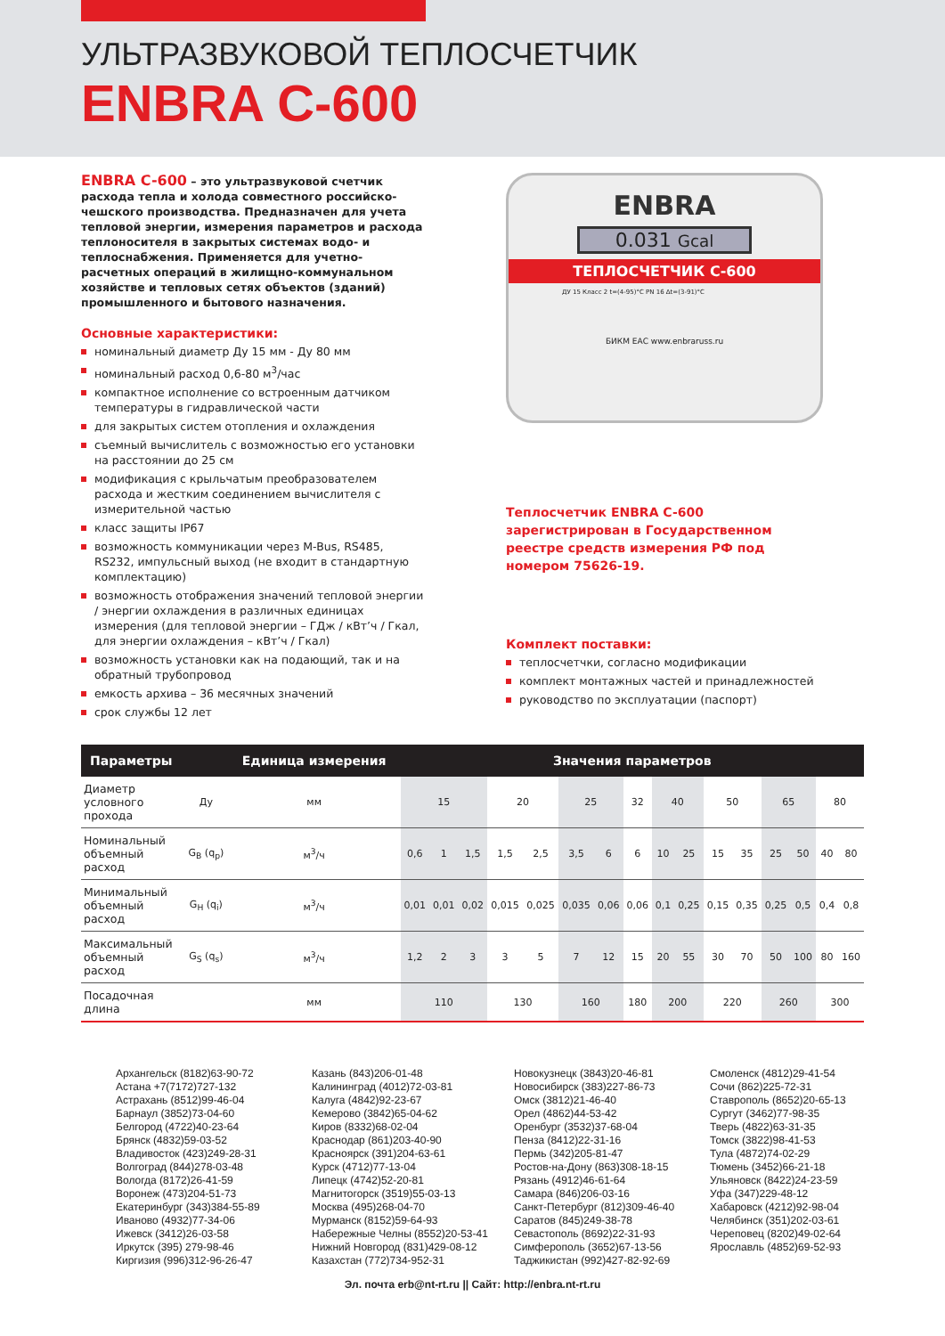УЛЬТРАЗВУКОВОЙ ТЕПЛОСЧЕТЧИК
ENBRA C-600
ENBRA C-600 – это ультразвуковой счетчик расхода тепла и холода совместного российско-чешского производства. Предназначен для учета тепловой энергии, измерения параметров и расхода теплоносителя в закрытых системах водо- и теплоснабжения. Применяется для учетно-расчетных операций в жилищно-коммунальном хозяйстве и тепловых сетях объектов (зданий) промышленного и бытового назначения.
Основные характеристики:
номинальный диаметр Ду 15 мм - Ду 80 мм
номинальный расход 0,6-80 м<sup>3</sup>/час
компактное исполнение со встроенным датчиком температуры в гидравлической части
для закрытых систем отопления и охлаждения
съемный вычислитель с возможностью его установки на расстоянии до 25 см
модификация с крыльчатым преобразователем расхода и жестким соединением вычислителя с измерительной частью
класс защиты IP67
возможность коммуникации через M-Bus, RS485, RS232, импульсный выход (не входит в стандартную комплектацию)
возможность отображения значений тепловой энергии / энергии охлаждения в различных единицах измерения (для тепловой энергии – ГДж / кВт’ч / Гкал, для энергии охлаждения – кВт’ч / Гкал)
возможность установки как на подающий, так и на обратный трубопровод
емкость архива – 36 месячных значений
срок службы 12 лет
ENBRA
0.031 Gcal
ТЕПЛОСЧЕТЧИК С-600
ДУ 15 Класс 2 t=(4-95)°C PN 16 Δt=(3-91)°C
БИКМ ЕАС www.enbraruss.ru
Теплосчетчик ENBRA C-600 зарегистрирован в Государственном реестре средств измерения РФ под номером 75626-19.
Комплект поставки:
теплосчетчки, согласно модификации
комплект монтажных частей и принадлежностей
руководство по эксплуатации (паспорт)
| Параметры | | Единица измерения | Значения параметров | | | | | | | | | | | | | | | |
| --- | --- | --- | --- | --- | --- | --- | --- | --- | --- | --- | --- | --- | --- | --- | --- | --- | --- | --- |
| Диаметр условного прохода | Ду | мм | 15 | | | 20 | | 25 | | 32 | 40 | | 50 | | 65 | | 80 | |
| Номинальный объемный расход | G<sub>В</sub> (q<sub>p</sub>) | м<sup>3</sup>/ч | 0,6 | 1 | 1,5 | 1,5 | 2,5 | 3,5 | 6 | 6 | 10 | 25 | 15 | 35 | 25 | 50 | 40 | 80 |
| Минимальный объемный расход | G<sub>Н</sub> (q<sub>i</sub>) | м<sup>3</sup>/ч | 0,01 | 0,01 | 0,02 | 0,015 | 0,025 | 0,035 | 0,06 | 0,06 | 0,1 | 0,25 | 0,15 | 0,35 | 0,25 | 0,5 | 0,4 | 0,8 |
| Максимальный объемный расход | G<sub>S</sub> (q<sub>s</sub>) | м<sup>3</sup>/ч | 1,2 | 2 | 3 | 3 | 5 | 7 | 12 | 15 | 20 | 55 | 30 | 70 | 50 | 100 | 80 | 160 |
| Посадочная длина | | мм | 110 | | | 130 | | 160 | | 180 | 200 | | 220 | | 260 | | 300 | |
Архангельск (8182)63-90-72
Астана +7(7172)727-132
Астрахань (8512)99-46-04
Барнаул (3852)73-04-60
Белгород (4722)40-23-64
Брянск (4832)59-03-52
Владивосток (423)249-28-31
Волгоград (844)278-03-48
Вологда (8172)26-41-59
Воронеж (473)204-51-73
Екатеринбург (343)384-55-89
Иваново (4932)77-34-06
Ижевск (3412)26-03-58
Иркутск (395) 279-98-46
Киргизия (996)312-96-26-47
Казань (843)206-01-48
Калининград (4012)72-03-81
Калуга (4842)92-23-67
Кемерово (3842)65-04-62
Киров (8332)68-02-04
Краснодар (861)203-40-90
Красноярск (391)204-63-61
Курск (4712)77-13-04
Липецк (4742)52-20-81
Магнитогорск (3519)55-03-13
Москва (495)268-04-70
Мурманск (8152)59-64-93
Набережные Челны (8552)20-53-41
Нижний Новгород (831)429-08-12
Казахстан (772)734-952-31
Новокузнецк (3843)20-46-81
Новосибирск (383)227-86-73
Омск (3812)21-46-40
Орел (4862)44-53-42
Оренбург (3532)37-68-04
Пенза (8412)22-31-16
Пермь (342)205-81-47
Ростов-на-Дону (863)308-18-15
Рязань (4912)46-61-64
Самара (846)206-03-16
Санкт-Петербург (812)309-46-40
Саратов (845)249-38-78
Севастополь (8692)22-31-93
Симферополь (3652)67-13-56
Таджикистан (992)427-82-92-69
Смоленск (4812)29-41-54
Сочи (862)225-72-31
Ставрополь (8652)20-65-13
Сургут (3462)77-98-35
Тверь (4822)63-31-35
Томск (3822)98-41-53
Тула (4872)74-02-29
Тюмень (3452)66-21-18
Ульяновск (8422)24-23-59
Уфа (347)229-48-12
Хабаровск (4212)92-98-04
Челябинск (351)202-03-61
Череповец (8202)49-02-64
Ярославль (4852)69-52-93
Эл. почта erb@nt-rt.ru || Сайт: http://enbra.nt-rt.ru